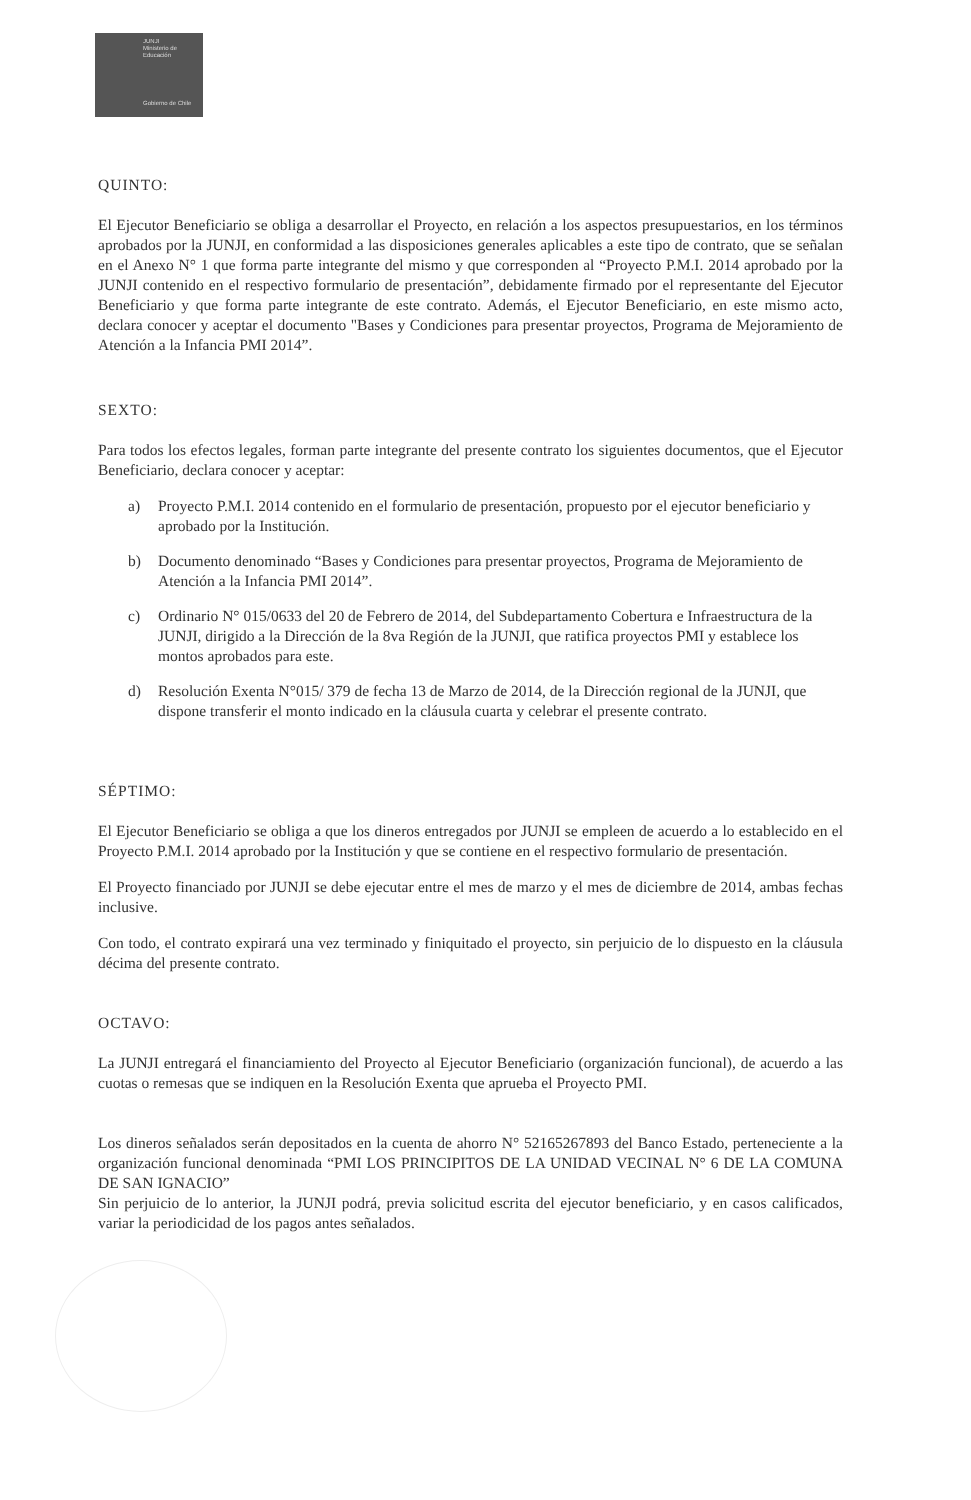JUNJI
Ministerio de
Educación
Gobierno de Chile
QUINTO:
El Ejecutor Beneficiario se obliga a desarrollar el Proyecto, en relación a los aspectos presupuestarios, en los términos aprobados por la JUNJI, en conformidad a las disposiciones generales aplicables a este tipo de contrato, que se señalan en el Anexo N° 1 que forma parte integrante del mismo y que corresponden al “Proyecto P.M.I. 2014 aprobado por la JUNJI contenido en el respectivo formulario de presentación”, debidamente firmado por el representante del Ejecutor Beneficiario y que forma parte integrante de este contrato. Además, el Ejecutor Beneficiario, en este mismo acto, declara conocer y aceptar el documento "Bases y Condiciones para presentar proyectos, Programa de Mejoramiento de Atención a la Infancia PMI 2014”.
SEXTO:
Para todos los efectos legales, forman parte integrante del presente contrato los siguientes documentos, que el Ejecutor Beneficiario, declara conocer y aceptar:
a) Proyecto P.M.I. 2014 contenido en el formulario de presentación, propuesto por el ejecutor beneficiario y aprobado por la Institución.
b) Documento denominado “Bases y Condiciones para presentar proyectos, Programa de Mejoramiento de Atención a la Infancia PMI 2014”.
c) Ordinario N° 015/0633 del 20 de Febrero de 2014, del Subdepartamento Cobertura e Infraestructura de la JUNJI, dirigido a la Dirección de la 8va Región de la JUNJI, que ratifica proyectos PMI y establece los montos aprobados para este.
d) Resolución Exenta N°015/ 379 de fecha 13 de Marzo de 2014, de la Dirección regional de la JUNJI, que dispone transferir el monto indicado en la cláusula cuarta y celebrar el presente contrato.
SÉPTIMO:
El Ejecutor Beneficiario se obliga a que los dineros entregados por JUNJI se empleen de acuerdo a lo establecido en el Proyecto P.M.I. 2014 aprobado por la Institución y que se contiene en el respectivo formulario de presentación.
El Proyecto financiado por JUNJI se debe ejecutar entre el mes de marzo y el mes de diciembre de 2014, ambas fechas inclusive.
Con todo, el contrato expirará una vez terminado y finiquitado el proyecto, sin perjuicio de lo dispuesto en la cláusula décima del presente contrato.
OCTAVO:
La JUNJI entregará el financiamiento del Proyecto al Ejecutor Beneficiario (organización funcional), de acuerdo a las cuotas o remesas que se indiquen en la Resolución Exenta que aprueba el Proyecto PMI.
Los dineros señalados serán depositados en la cuenta de ahorro N° 52165267893 del Banco Estado, perteneciente a la organización funcional denominada “PMI LOS PRINCIPITOS DE LA UNIDAD VECINAL N° 6 DE LA COMUNA DE SAN IGNACIO”
Sin perjuicio de lo anterior, la JUNJI podrá, previa solicitud escrita del ejecutor beneficiario, y en casos calificados, variar la periodicidad de los pagos antes señalados.